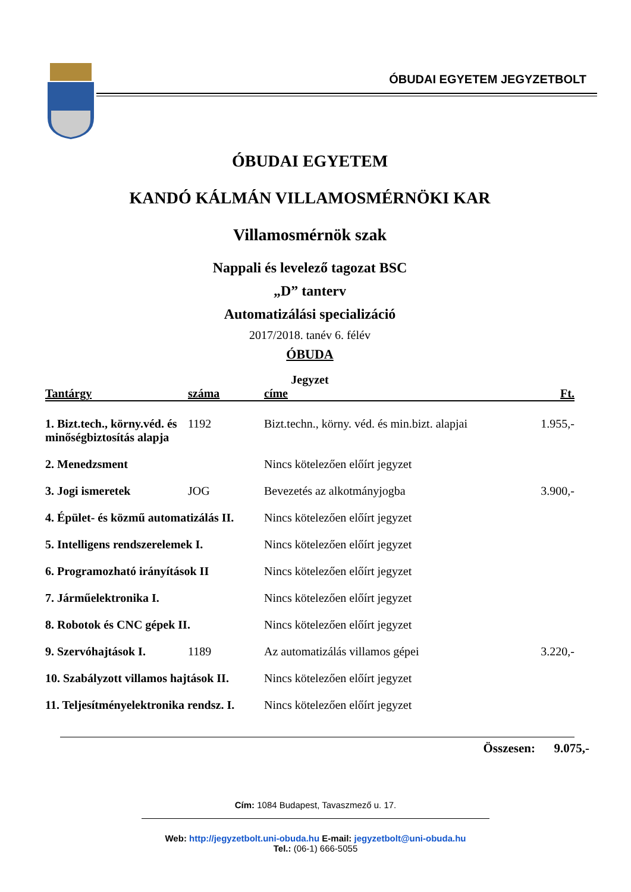ÓBUDAI EGYETEM JEGYZETBOLT
ÓBUDAI EGYETEM
KANDÓ KÁLMÁN VILLAMOSMÉRNÖKI KAR
Villamosmérnök szak
Nappali és levelező tagozat BSC
„D” tanterv
Automatizálási specializáció
2017/2018. tanév 6. félév
ÓBUDA
Jegyzet
| Tantárgy | száma | címe | Ft. |
| --- | --- | --- | --- |
| 1. Bizt.tech., körny.véd. és minőségbiztosítás alapja | 1192 | Bizt.techn., körny. véd. és min.bizt. alapjai | 1.955,- |
| 2. Menedzsment | | Nincs kötelezően előírt jegyzet | |
| 3. Jogi ismeretek | JOG | Bevezetés az alkotmányjogba | 3.900,- |
| 4. Épület- és közmű automatizálás II. | | Nincs kötelezően előírt jegyzet | |
| 5. Intelligens rendszerelemek I. | | Nincs kötelezően előírt jegyzet | |
| 6. Programozható irányítások II | | Nincs kötelezően előírt jegyzet | |
| 7. Járműelektronika I. | | Nincs kötelezően előírt jegyzet | |
| 8. Robotok és CNC gépek II. | | Nincs kötelezően előírt jegyzet | |
| 9. Szervóhajtások I. | 1189 | Az automatizálás villamos gépei | 3.220,- |
| 10. Szabályzott villamos hajtások II. | | Nincs kötelezően előírt jegyzet | |
| 11. Teljesítményelektronika rendsz. I. | | Nincs kötelezően előírt jegyzet | |
Összesen: 9.075,-
Cím: 1084 Budapest, Tavaszmező u. 17.
Web: http://jegyzetbolt.uni-obuda.hu E-mail: jegyzetbolt@uni-obuda.hu
Tel.: (06-1) 666-5055